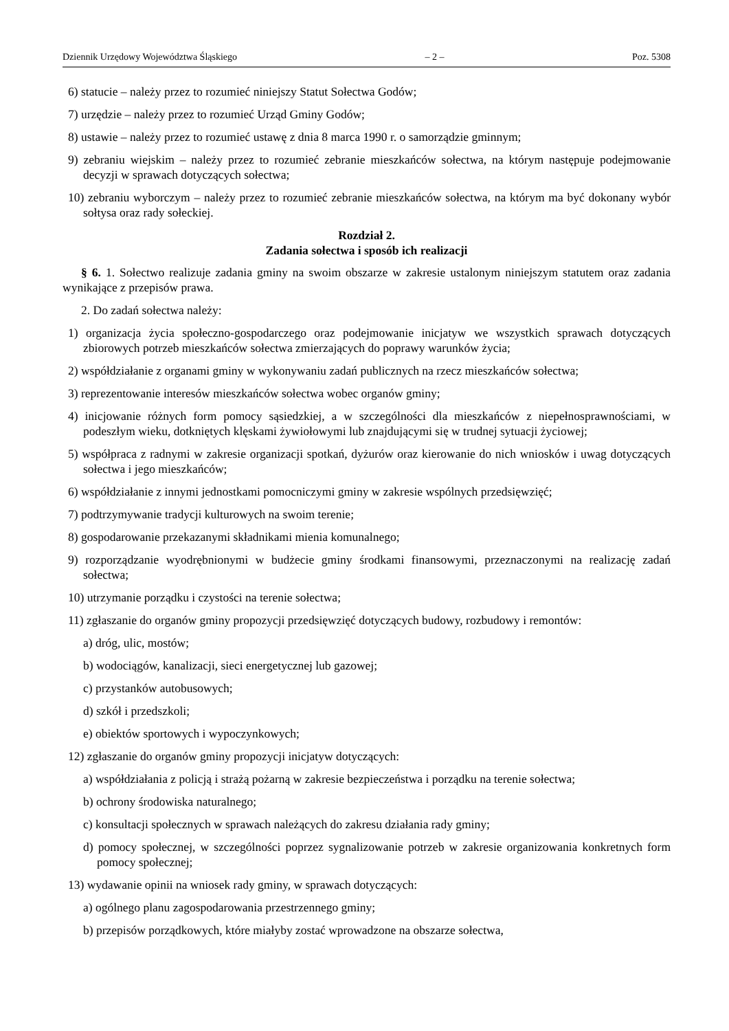Dziennik Urzędowy Województwa Śląskiego – 2 – Poz. 5308
6) statucie – należy przez to rozumieć niniejszy Statut Sołectwa Godów;
7) urzędzie – należy przez to rozumieć Urząd Gminy Godów;
8) ustawie – należy przez to rozumieć ustawę z dnia 8 marca 1990 r. o samorządzie gminnym;
9) zebraniu wiejskim – należy przez to rozumieć zebranie mieszkańców sołectwa, na którym następuje podejmowanie decyzji w sprawach dotyczących sołectwa;
10) zebraniu wyborczym – należy przez to rozumieć zebranie mieszkańców sołectwa, na którym ma być dokonany wybór sołtysa oraz rady sołeckiej.
Rozdział 2.
Zadania sołectwa i sposób ich realizacji
§ 6. 1. Sołectwo realizuje zadania gminy na swoim obszarze w zakresie ustalonym niniejszym statutem oraz zadania wynikające z przepisów prawa.
2. Do zadań sołectwa należy:
1) organizacja życia społeczno-gospodarczego oraz podejmowanie inicjatyw we wszystkich sprawach dotyczących zbiorowych potrzeb mieszkańców sołectwa zmierzających do poprawy warunków życia;
2) współdziałanie z organami gminy w wykonywaniu zadań publicznych na rzecz mieszkańców sołectwa;
3) reprezentowanie interesów mieszkańców sołectwa wobec organów gminy;
4) inicjowanie różnych form pomocy sąsiedzkiej, a w szczególności dla mieszkańców z niepełnosprawnościami, w podeszłym wieku, dotkniętych klęskami żywiołowymi lub znajdującymi się w trudnej sytuacji życiowej;
5) współpraca z radnymi w zakresie organizacji spotkań, dyżurów oraz kierowanie do nich wniosków i uwag dotyczących sołectwa i jego mieszkańców;
6) współdziałanie z innymi jednostkami pomocniczymi gminy w zakresie wspólnych przedsięwzięć;
7) podtrzymywanie tradycji kulturowych na swoim terenie;
8) gospodarowanie przekazanymi składnikami mienia komunalnego;
9) rozporządzanie wyodrębnionymi w budżecie gminy środkami finansowymi, przeznaczonymi na realizację zadań sołectwa;
10) utrzymanie porządku i czystości na terenie sołectwa;
11) zgłaszanie do organów gminy propozycji przedsięwzięć dotyczących budowy, rozbudowy i remontów:
a) dróg, ulic, mostów;
b) wodociągów, kanalizacji, sieci energetycznej lub gazowej;
c) przystanków autobusowych;
d) szkół i przedszkoli;
e) obiektów sportowych i wypoczynkowych;
12) zgłaszanie do organów gminy propozycji inicjatyw dotyczących:
a) współdziałania z policją i strażą pożarną w zakresie bezpieczeństwa i porządku na terenie sołectwa;
b) ochrony środowiska naturalnego;
c) konsultacji społecznych w sprawach należących do zakresu działania rady gminy;
d) pomocy społecznej, w szczególności poprzez sygnalizowanie potrzeb w zakresie organizowania konkretnych form pomocy społecznej;
13) wydawanie opinii na wniosek rady gminy, w sprawach dotyczących:
a) ogólnego planu zagospodarowania przestrzennego gminy;
b) przepisów porządkowych, które miałyby zostać wprowadzone na obszarze sołectwa,